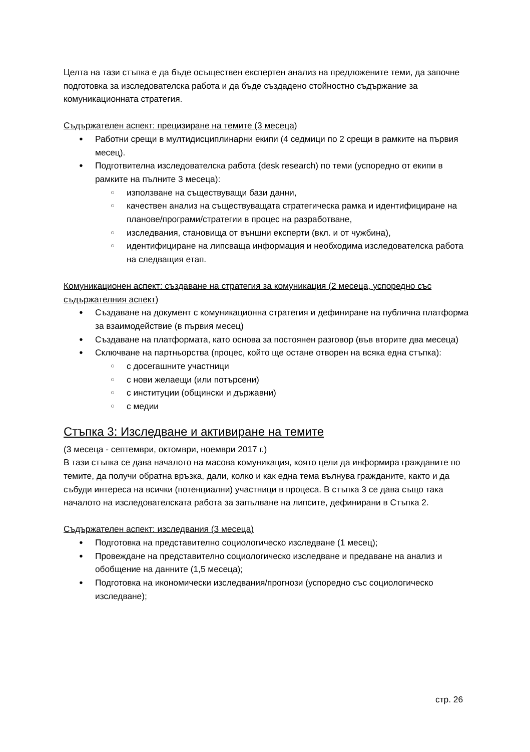Целта на тази стъпка е да бъде осъществен експертен анализ на предложените теми, да започне подготовка за изследователска работа и да бъде създадено стойностно съдържание за комуникационната стратегия.
Съдържателен аспект: прецизиране на темите (3 месеца)
Работни срещи в мултидисциплинарни екипи (4 седмици по 2 срещи в рамките на първия месец).
Подготвителна изследователска работа (desk research) по теми (успоредно от екипи в рамките на пълните 3 месеца):
използване на съществуващи бази данни,
качествен анализ на съществуващата стратегическа рамка и идентифициране на планове/програми/стратегии в процес на разработване,
изследвания, становища от външни експерти (вкл. и от чужбина),
идентифициране на липсваща информация и необходима изследователска работа на следващия етап.
Комуникационен аспект: създаване на стратегия за комуникация (2 месеца, успоредно със съдържателния аспект)
Създаване на документ с комуникационна стратегия и дефиниране на публична платформа за взаимодействие (в първия месец)
Създаване на платформата, като основа за постоянен разговор (във вторите два месеца)
Сключване на партньорства (процес, който ще остане отворен на всяка една стъпка):
с досегашните участници
с нови желаещи (или потърсени)
с институции (общински и държавни)
с медии
Стъпка 3: Изследване и активиране на темите
(3 месеца - септември, октомври, ноември 2017 г.)
В тази стъпка се дава началото на масова комуникация, която цели да информира гражданите по темите, да получи обратна връзка, дали, колко и как една тема вълнува гражданите, както и да събуди интереса на всички (потенциални) участници в процеса. В стъпка 3 се дава също така началото на изследователската работа за запълване на липсите, дефинирани в Стъпка 2.
Съдържателен аспект: изследвания (3 месеца)
Подготовка на представително социологическо изследване (1 месец);
Провеждане на представително социологическо изследване и предаване на анализ и обобщение на данните (1,5 месеца);
Подготовка на икономически изследвания/прогнози (успоредно със социологическо изследване);
стр. 26